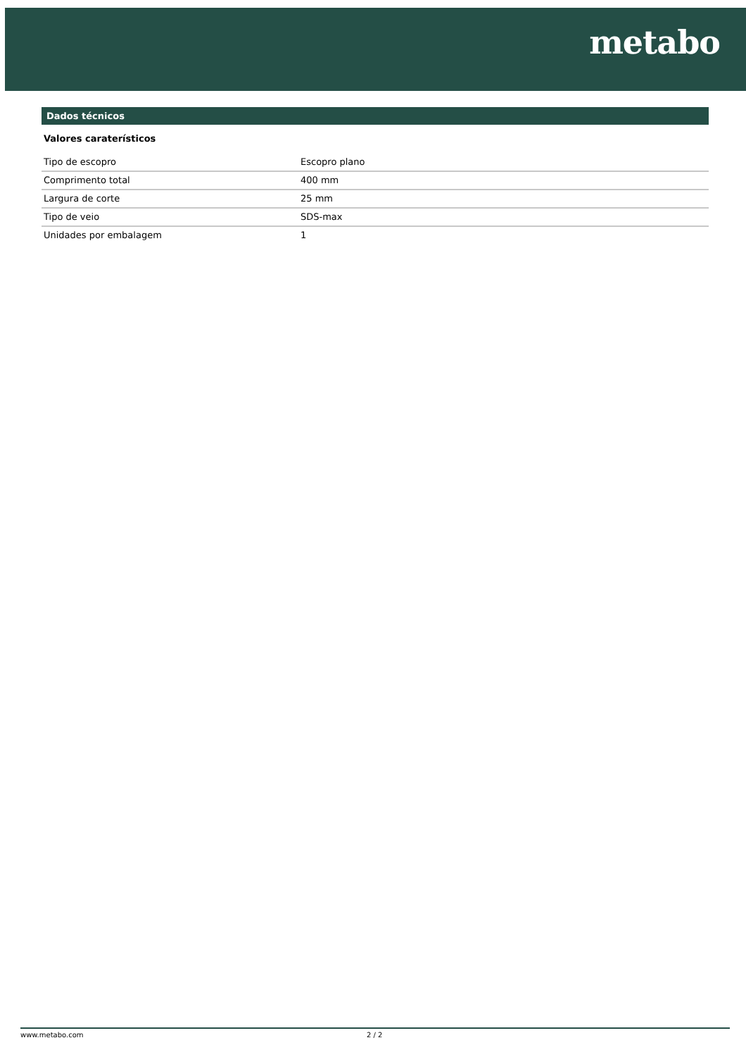metabo
Dados técnicos
Valores caraterísticos
| Tipo de escopro | Escopro plano |
| Comprimento total | 400 mm |
| Largura de corte | 25 mm |
| Tipo de veio | SDS-max |
| Unidades por embalagem | 1 |
www.metabo.com 2 / 2